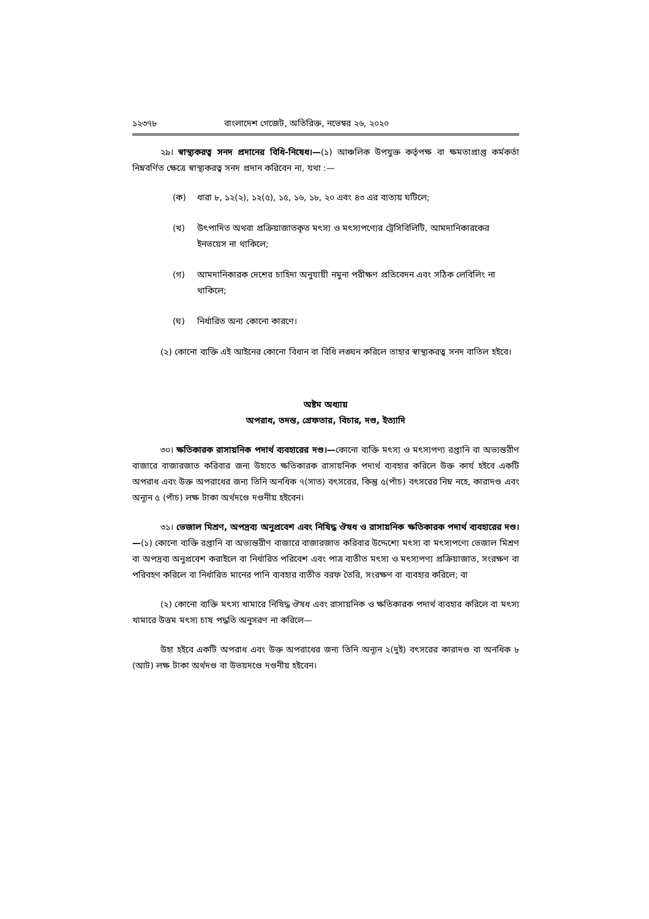১২৩৭৮ বাংলাদেশ গেজেট, অতিরিক্ত, নভেম্বর ২৬, ২০২০
২৯। স্বাস্থ্যকরত্ব সনদ প্রদানের বিধি-নিষেধ।—(১) আঞ্চলিক উপযুক্ত কর্তৃপক্ষ বা ক্ষমতাপ্রাপ্ত কর্মকর্তা নিম্নবর্ণিত ক্ষেত্রে স্বাস্থ্যকরত্ব সনদ প্রদান করিবেন না, যথা :—
(ক) ধারা ৮, ১২(২), ১২(৫), ১৫, ১৬, ১৮, ২০ এবং ৪৩ এর ব্যত্যয় ঘটিলে;
(খ) উৎপাদিত অথবা প্রক্রিয়াজাতকৃত মৎস্য ও মৎস্যপণ্যের ট্রেসিবিলিটি, আমদানিকারকের ইনভয়েস না থাকিলে;
(গ) আমদানিকারক দেশের চাহিদা অনুযায়ী নমুনা পরীক্ষণ প্রতিবেদন এবং সঠিক লেবিলিং না থাকিলে;
(ঘ) নির্ধারিত অন্য কোনো কারণে।
(২) কোনো ব্যক্তি এই আইনের কোনো বিধান বা বিধি লঙ্ঘন করিলে তাহার স্বাস্থ্যকরত্ব সনদ বাতিল হইবে।
অষ্টম অধ্যায়
অপরাধ, তদন্ত, গ্রেফতার, বিচার, দণ্ড, ইত্যাদি
৩০। ক্ষতিকারক রাসায়নিক পদার্থ ব্যবহারের দণ্ড।—কোনো ব্যক্তি মৎস্য ও মৎস্যপণ্য রপ্তানি বা অভ্যন্তরীণ বাজারে বাজারজাত করিবার জন্য উহাতে ক্ষতিকারক রাসায়নিক পদার্থ ব্যবহার করিলে উক্ত কার্য হইবে একটি অপরাধ এবং উক্ত অপরাধের জন্য তিনি অনধিক ৭(সাত) বৎসরের, কিন্তু ৫(পাঁচ) বৎসরের নিম্ন নহে, কারাদণ্ড এবং অন্যূন ৫ (পাঁচ) লক্ষ টাকা অর্থদণ্ডে দণ্ডনীয় হইবেন।
৩১। ভেজাল মিশ্রণ, অপদ্রব্য অনুপ্রবেশ এবং নিষিদ্ধ ঔষধ ও রাসায়নিক ক্ষতিকারক পদার্থ ব্যবহারের দণ্ড।—(১) কোনো ব্যক্তি রপ্তানি বা অভ্যন্তরীণ বাজারে বাজারজাত করিবার উদ্দেশ্যে মৎস্য বা মৎস্যপণ্যে ভেজাল মিশ্রণ বা অপদ্রব্য অনুপ্রবেশ করাইলে বা নির্ধারিত পরিবেশ এবং পাত্র ব্যতীত মৎস্য ও মৎস্যপণ্য প্রক্রিয়াজাত, সংরক্ষণ বা পরিবহণ করিলে বা নির্ধারিত মানের পানি ব্যবহার ব্যতীত বরফ তৈরি, সংরক্ষণ বা ব্যবহার করিলে; বা
(২) কোনো ব্যক্তি মৎস্য খামারে নিষিদ্ধ ঔষধ এবং রাসায়নিক ও ক্ষতিকারক পদার্থ ব্যবহার করিলে বা মৎস্য খামারে উত্তম মৎস্য চাষ পদ্ধতি অনুসরণ না করিলে—
উহা হইবে একটি অপরাধ এবং উক্ত অপরাধের জন্য তিনি অন্যূন ২(দুই) বৎসরের কারাদণ্ড বা অনধিক ৮ (আট) লক্ষ টাকা অর্থদণ্ড বা উভয়দণ্ডে দণ্ডনীয় হইবেন।